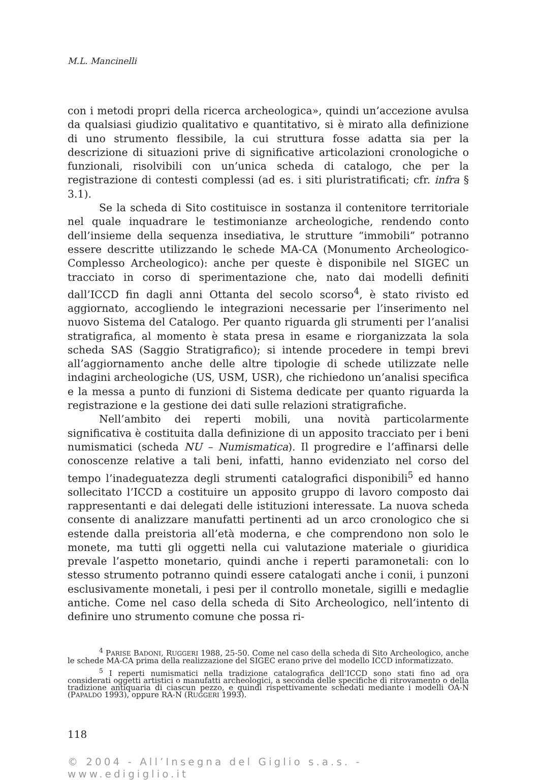M.L. Mancinelli
con i metodi propri della ricerca archeologica», quindi un’accezione avulsa da qualsiasi giudizio qualitativo e quantitativo, si è mirato alla definizione di uno strumento flessibile, la cui struttura fosse adatta sia per la descrizione di situazioni prive di significative articolazioni cronologiche o funzionali, risolvibili con un’unica scheda di catalogo, che per la registrazione di contesti complessi (ad es. i siti pluristratificati; cfr. infra § 3.1).
Se la scheda di Sito costituisce in sostanza il contenitore territoriale nel quale inquadrare le testimonianze archeologiche, rendendo conto dell’insieme della sequenza insediativa, le strutture “immobili” potranno essere descritte utilizzando le schede MA-CA (Monumento Archeologico-Complesso Archeologico): anche per queste è disponibile nel SIGEC un tracciato in corso di sperimentazione che, nato dai modelli definiti dall’ICCD fin dagli anni Ottanta del secolo scorso<sup>4</sup>, è stato rivisto ed aggiornato, accogliendo le integrazioni necessarie per l’inserimento nel nuovo Sistema del Catalogo. Per quanto riguarda gli strumenti per l’analisi stratigrafica, al momento è stata presa in esame e riorganizzata la sola scheda SAS (Saggio Stratigrafico); si intende procedere in tempi brevi all’aggiornamento anche delle altre tipologie di schede utilizzate nelle indagini archeologiche (US, USM, USR), che richiedono un’analisi specifica e la messa a punto di funzioni di Sistema dedicate per quanto riguarda la registrazione e la gestione dei dati sulle relazioni stratigrafiche.
Nell’ambito dei reperti mobili, una novità particolarmente significativa è costituita dalla definizione di un apposito tracciato per i beni numismatici (scheda NU – Numismatica). Il progredire e l’affinarsi delle conoscenze relative a tali beni, infatti, hanno evidenziato nel corso del tempo l’inadeguatezza degli strumenti catalografici disponibili<sup>5</sup> ed hanno sollecitato l’ICCD a costituire un apposito gruppo di lavoro composto dai rappresentanti e dai delegati delle istituzioni interessate. La nuova scheda consente di analizzare manufatti pertinenti ad un arco cronologico che si estende dalla preistoria all’età moderna, e che comprendono non solo le monete, ma tutti gli oggetti nella cui valutazione materiale o giuridica prevale l’aspetto monetario, quindi anche i reperti paramonetali: con lo stesso strumento potranno quindi essere catalogati anche i conii, i punzoni esclusivamente monetali, i pesi per il controllo monetale, sigilli e medaglie antiche. Come nel caso della scheda di Sito Archeologico, nell’intento di definire uno strumento comune che possa ri-
<sup>4</sup> PARISE BADONI, RUGGERI 1988, 25-50. Come nel caso della scheda di Sito Archeologico, anche le schede MA-CA prima della realizzazione del SIGEC erano prive del modello ICCD informatizzato.
<sup>5</sup> I reperti numismatici nella tradizione catalografica dell’ICCD sono stati fino ad ora considerati oggetti artistici o manufatti archeologici, a seconda delle specifiche di ritrovamento o della tradizione antiquaria di ciascun pezzo, e quindi rispettivamente schedati mediante i modelli OA-N (PAPALDO 1993), oppure RA-N (RUGGERI 1993).
118
© 2004 - All’Insegna del Giglio s.a.s. - www.edigiglio.it